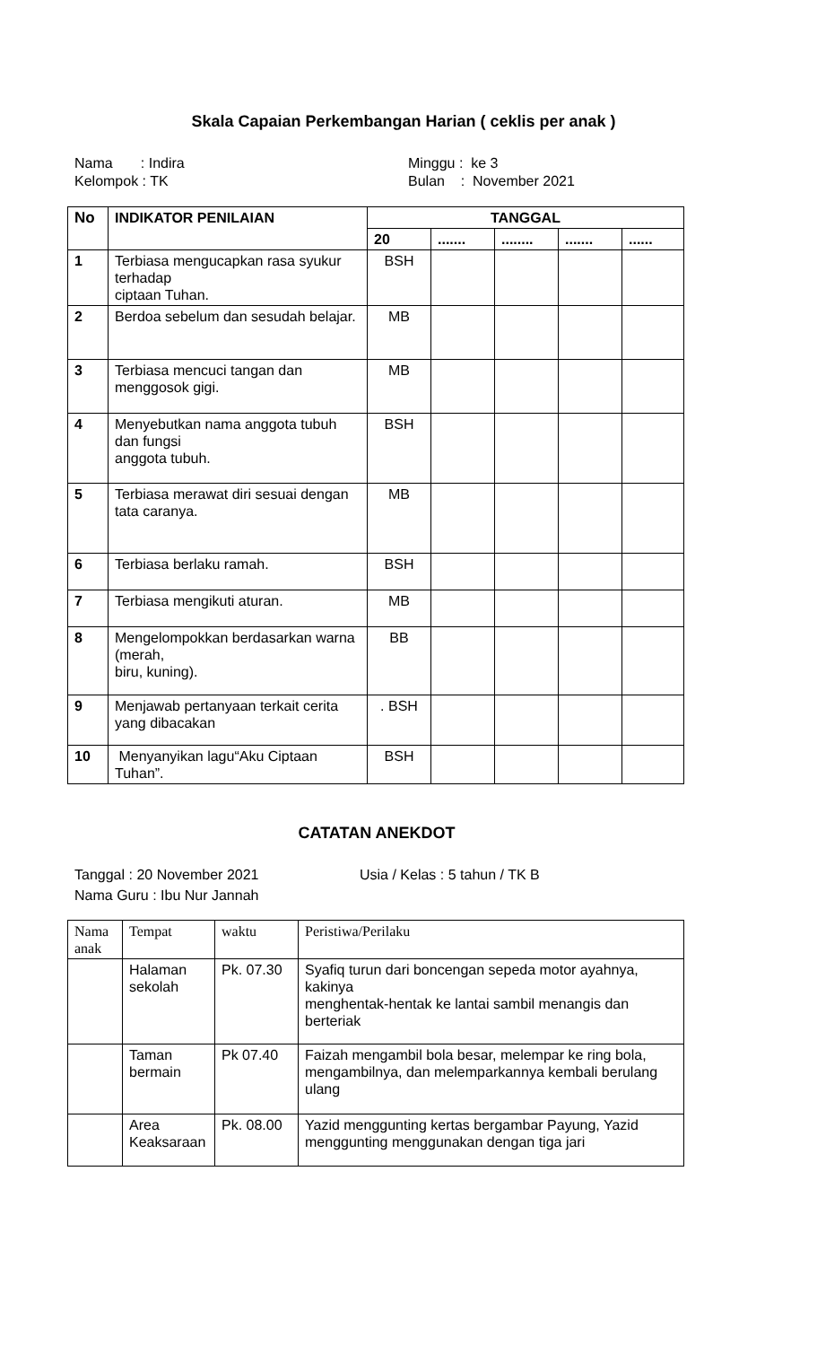Skala Capaian Perkembangan Harian ( ceklis per anak )
Nama : Indira
Kelompok : TK
Minggu : ke 3
Bulan : November 2021
| No | INDIKATOR PENILAIAN | TANGGAL | | | | |
| --- | --- | --- | --- | --- | --- | --- |
| | | 20 | ....... | ........ | ....... | ...... |
| 1 | Terbiasa mengucapkan rasa syukur terhadap ciptaan Tuhan. | BSH | | | | |
| 2 | Berdoa sebelum dan sesudah belajar. | MB | | | | |
| 3 | Terbiasa mencuci tangan dan menggosok gigi. | MB | | | | |
| 4 | Menyebutkan nama anggota tubuh dan fungsi anggota tubuh. | BSH | | | | |
| 5 | Terbiasa merawat diri sesuai dengan tata caranya. | MB | | | | |
| 6 | Terbiasa berlaku ramah. | BSH | | | | |
| 7 | Terbiasa mengikuti aturan. | MB | | | | |
| 8 | Mengelompokkan berdasarkan warna (merah, biru, kuning). | BB | | | | |
| 9 | Menjawab pertanyaan terkait cerita yang dibacakan | . BSH | | | | |
| 10 | Menyanyikan lagu“Aku Ciptaan Tuhan”. | BSH | | | | |
CATATAN ANEKDOT
Tanggal : 20 November 2021 Usia / Kelas : 5 tahun / TK B
Nama Guru : Ibu Nur Jannah
| Nama anak | Tempat | waktu | Peristiwa/Perilaku |
| --- | --- | --- | --- |
| | Halaman sekolah | Pk. 07.30 | Syafiq turun dari boncengan sepeda motor ayahnya, kakinya menghentak-hentak ke lantai sambil menangis dan berteriak |
| | Taman bermain | Pk 07.40 | Faizah mengambil bola besar, melempar ke ring bola, mengambilnya, dan melemparkannya kembali berulang ulang |
| | Area Keaksaraan | Pk. 08.00 | Yazid menggunting kertas bergambar Payung, Yazid menggunting menggunakan dengan tiga jari |